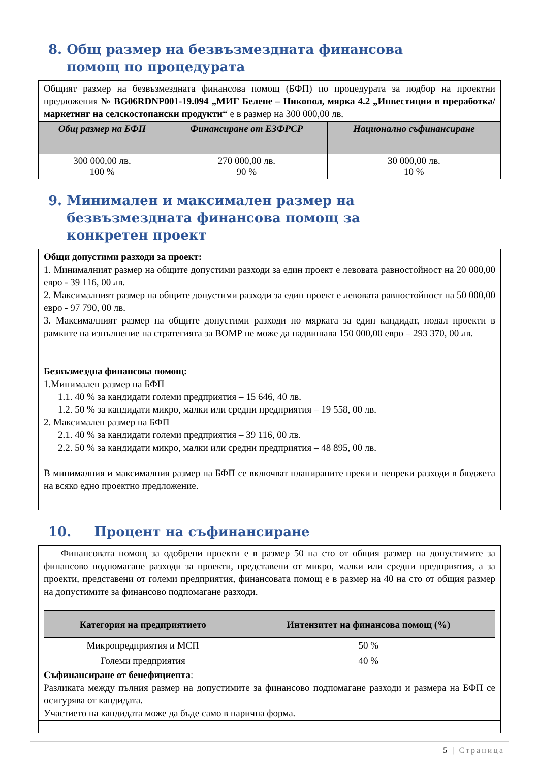8. Общ размер на безвъзмездната финансова помощ по процедурата
Общият размер на безвъзмездната финансова помощ (БФП) по процедурата за подбор на проектни предложения № BG06RDNP001-19.094 „МИГ Белене – Никопол, мярка 4.2 „Инвестиции в преработка/маркетинг на селскостопански продукти“ е в размер на 300 000,00 лв.
| Общ размер на БФП | Финансиране от ЕЗФРСР | Национално съфинансиране |
| --- | --- | --- |
| 300 000,00 лв. 100 % | 270 000,00 лв. 90 % | 30 000,00 лв. 10 % |
9. Минимален и максимален размер на безвъзмездната финансова помощ за конкретен проект
Общи допустими разходи за проект:
1. Минималният размер на общите допустими разходи за един проект е левовата равностойност на 20 000,00 евро - 39 116, 00 лв.
2. Максималният размер на общите допустими разходи за един проект е левовата равностойност на 50 000,00 евро - 97 790, 00 лв.
3. Максималният размер на общите допустими разходи по мярката за един кандидат, подал проекти в рамките на изпълнение на стратегията за ВОМР не може да надвишава 150 000,00 евро – 293 370, 00 лв.
Безвъзмездна финансова помощ:
1.Минимален размер на БФП
1.1. 40 % за кандидати големи предприятия – 15 646, 40 лв.
1.2. 50 % за кандидати микро, малки или средни предприятия – 19 558, 00 лв.
2. Максимален размер на БФП
2.1. 40 % за кандидати големи предприятия – 39 116, 00 лв.
2.2. 50 % за кандидати микро, малки или средни предприятия – 48 895, 00 лв.
В минималния и максималния размер на БФП се включват планираните преки и непреки разходи в бюджета на всяко едно проектно предложение.
10. Процент на съфинансиране
Финансовата помощ за одобрени проекти е в размер 50 на сто от общия размер на допустимите за финансово подпомагане разходи за проекти, представени от микро, малки или средни предприятия, а за проекти, представени от големи предприятия, финансовата помощ е в размер на 40 на сто от общия размер на допустимите за финансово подпомагане разходи.
| Категория на предприятието | Интензитет на финансова помощ (%) |
| --- | --- |
| Микропредприятия и МСП | 50 % |
| Големи предприятия | 40 % |
Съфинансиране от бенефициента:
Разликата между пълния размер на допустимите за финансово подпомагане разходи и размера на БФП се осигурява от кандидата.
Участието на кандидата може да бъде само в парична форма.
5 | Страница